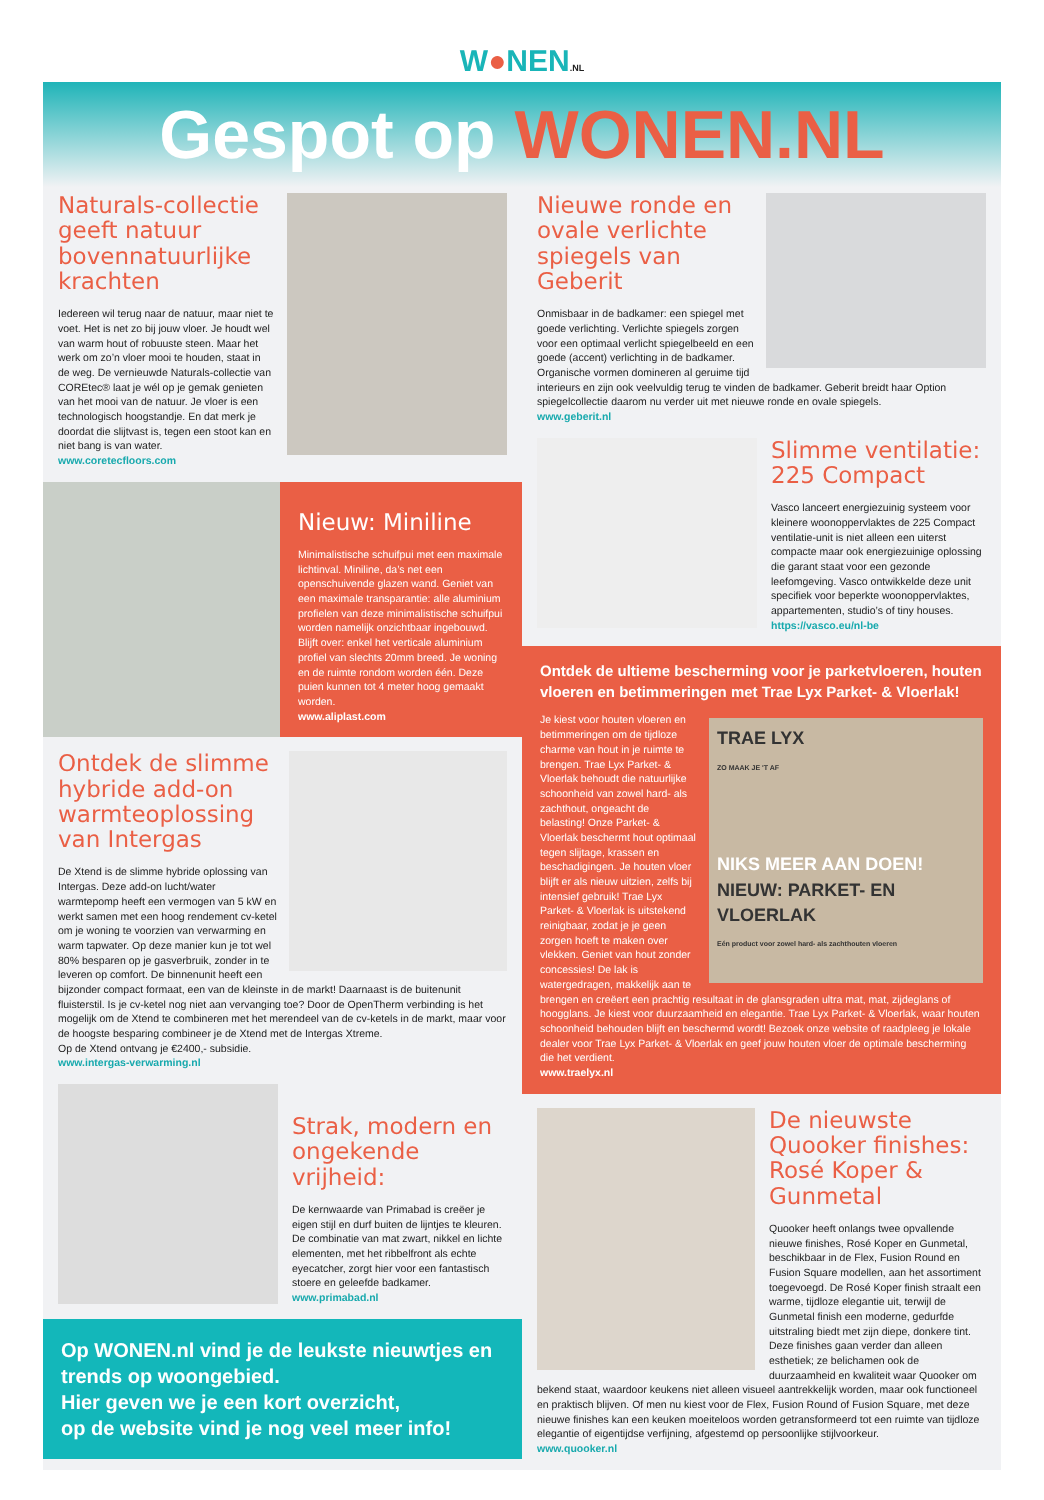W●NEN.NL
Gespot op WONEN.NL
Naturals-collectie geeft natuur bovennatuurlijke krachten
Iedereen wil terug naar de natuur, maar niet te voet. Het is net zo bij jouw vloer. Je houdt wel van warm hout of robuuste steen. Maar het werk om zo’n vloer mooi te houden, staat in de weg. De vernieuwde Naturals-collectie van COREtec® laat je wél op je gemak genieten van het mooi van de natuur. Je vloer is een technologisch hoogstandje. En dat merk je doordat die slijtvast is, tegen een stoot kan en niet bang is van water.
www.coretecfloors.com
Nieuw: Miniline
Minimalistische schuifpui met een maximale lichtinval. Miniline, da’s net een openschuivende glazen wand. Geniet van een maximale transparantie: alle aluminium profielen van deze minimalistische schuifpui worden namelijk onzichtbaar ingebouwd. Blijft over: enkel het verticale aluminium profiel van slechts 20mm breed. Je woning en de ruimte rondom worden één. Deze puien kunnen tot 4 meter hoog gemaakt worden.
www.aliplast.com
Ontdek de slimme hybride add-on warmteoplossing van Intergas
De Xtend is de slimme hybride oplossing van Intergas. Deze add-on lucht/water warmtepomp heeft een vermogen van 5 kW en werkt samen met een hoog rendement cv-ketel om je woning te voorzien van verwarming en warm tapwater. Op deze manier kun je tot wel 80% besparen op je gasverbruik, zonder in te leveren op comfort. De binnenunit heeft een bijzonder compact formaat, een van de kleinste in de markt! Daarnaast is de buitenunit fluisterstil. Is je cv-ketel nog niet aan vervanging toe? Door de OpenTherm verbinding is het mogelijk om de Xtend te combineren met het merendeel van de cv-ketels in de markt, maar voor de hoogste besparing combineer je de Xtend met de Intergas Xtreme.
Op de Xtend ontvang je €2400,- subsidie.
www.intergas-verwarming.nl
Strak, modern en ongekende vrijheid:
De kernwaarde van Primabad is creëer je eigen stijl en durf buiten de lijntjes te kleuren. De combinatie van mat zwart, nikkel en lichte elementen, met het ribbelfront als echte eyecatcher, zorgt hier voor een fantastisch stoere en geleefde badkamer.
www.primabad.nl
Op WONEN.nl vind je de leukste nieuwtjes en trends op woongebied.
Hier geven we je een kort overzicht,
op de website vind je nog veel meer info!
Nieuwe ronde en ovale verlichte spiegels van Geberit
Onmisbaar in de badkamer: een spiegel met goede verlichting. Verlichte spiegels zorgen voor een optimaal verlicht spiegelbeeld en een goede (accent) verlichting in de badkamer. Organische vormen domineren al geruime tijd interieurs en zijn ook veelvuldig terug te vinden de badkamer. Geberit breidt haar Option spiegelcollectie daarom nu verder uit met nieuwe ronde en ovale spiegels.
www.geberit.nl
Slimme ventilatie: 225 Compact
Vasco lanceert energiezuinig systeem voor kleinere woonoppervlaktes de 225 Compact ventilatie-unit is niet alleen een uiterst compacte maar ook energiezuinige oplossing die garant staat voor een gezonde leefomgeving. Vasco ontwikkelde deze unit specifiek voor beperkte woonoppervlaktes, appartementen, studio’s of tiny houses.
https://vasco.eu/nl-be
Ontdek de ultieme bescherming voor je parketvloeren, houten vloeren en betimmeringen met Trae Lyx Parket- & Vloerlak!
TRAE LYX
ZO MAAK JE 'T AF
NIKS MEER AAN DOEN!
NIEUW: PARKET- EN VLOERLAK
Eén product voor zowel hard- als zachthouten vloeren
Je kiest voor houten vloeren en betimmeringen om de tijdloze charme van hout in je ruimte te brengen. Trae Lyx Parket- & Vloerlak behoudt die natuurlijke schoonheid van zowel hard- als zachthout, ongeacht de belasting! Onze Parket- & Vloerlak beschermt hout optimaal tegen slijtage, krassen en beschadigingen. Je houten vloer blijft er als nieuw uitzien, zelfs bij intensief gebruik! Trae Lyx Parket- & Vloerlak is uitstekend reinigbaar, zodat je je geen zorgen hoeft te maken over vlekken. Geniet van hout zonder concessies! De lak is watergedragen, makkelijk aan te brengen en creëert een prachtig resultaat in de glansgraden ultra mat, mat, zijdeglans of hoogglans. Je kiest voor duurzaamheid en elegantie. Trae Lyx Parket- & Vloerlak, waar houten schoonheid behouden blijft en beschermd wordt! Bezoek onze website of raadpleeg je lokale dealer voor Trae Lyx Parket- & Vloerlak en geef jouw houten vloer de optimale bescherming die het verdient.
www.traelyx.nl
De nieuwste Quooker finishes: Rosé Koper & Gunmetal
Quooker heeft onlangs twee opvallende nieuwe finishes, Rosé Koper en Gunmetal, beschikbaar in de Flex, Fusion Round en Fusion Square modellen, aan het assortiment toegevoegd. De Rosé Koper finish straalt een warme, tijdloze elegantie uit, terwijl de Gunmetal finish een moderne, gedurfde uitstraling biedt met zijn diepe, donkere tint. Deze finishes gaan verder dan alleen esthetiek; ze belichamen ook de duurzaamheid en kwaliteit waar Quooker om bekend staat, waardoor keukens niet alleen visueel aantrekkelijk worden, maar ook functioneel en praktisch blijven. Of men nu kiest voor de Flex, Fusion Round of Fusion Square, met deze nieuwe finishes kan een keuken moeiteloos worden getransformeerd tot een ruimte van tijdloze elegantie of eigentijdse verfijning, afgestemd op persoonlijke stijlvoorkeur.
www.quooker.nl